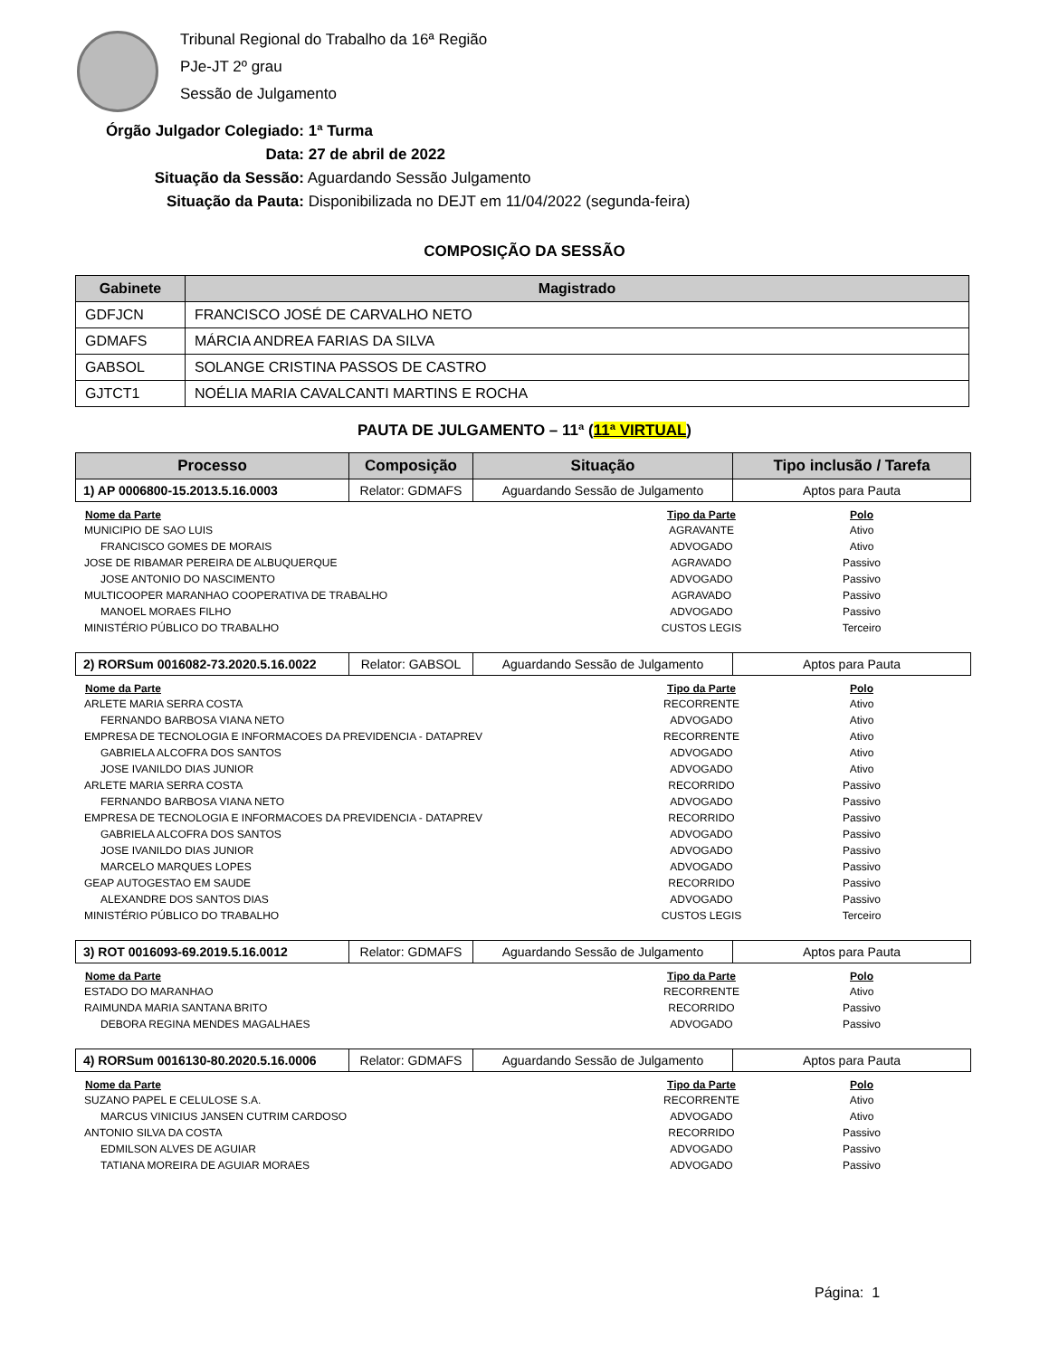Tribunal Regional do Trabalho da 16ª Região
PJe-JT 2º grau
Sessão de Julgamento
Órgão Julgador Colegiado: 1ª Turma
Data: 27 de abril de 2022
Situação da Sessão: Aguardando Sessão Julgamento
Situação da Pauta: Disponibilizada no DEJT em 11/04/2022 (segunda-feira)
COMPOSIÇÃO DA SESSÃO
| Gabinete | Magistrado |
| --- | --- |
| GDFJCN | FRANCISCO JOSÉ DE CARVALHO NETO |
| GDMAFS | MÁRCIA ANDREA FARIAS DA SILVA |
| GABSOL | SOLANGE CRISTINA PASSOS DE CASTRO |
| GJTCT1 | NOÉLIA MARIA CAVALCANTI MARTINS E ROCHA |
PAUTA DE JULGAMENTO – 11ª (11ª VIRTUAL)
| Processo | Composição | Situação | Tipo inclusão / Tarefa |
| --- | --- | --- | --- |
| 1) AP 0006800-15.2013.5.16.0003 | Relator: GDMAFS | Aguardando Sessão de Julgamento | Aptos para Pauta |
| Nome da Parte | Tipo da Parte | Polo |
| --- | --- | --- |
| MUNICIPIO DE SAO LUIS | AGRAVANTE | Ativo |
| FRANCISCO GOMES DE MORAIS | ADVOGADO | Ativo |
| JOSE DE RIBAMAR PEREIRA DE ALBUQUERQUE | AGRAVADO | Passivo |
| JOSE ANTONIO DO NASCIMENTO | ADVOGADO | Passivo |
| MULTICOOPER MARANHAO COOPERATIVA DE TRABALHO | AGRAVADO | Passivo |
| MANOEL MORAES FILHO | ADVOGADO | Passivo |
| MINISTÉRIO PÚBLICO DO TRABALHO | CUSTOS LEGIS | Terceiro |
| 2) RORSum 0016082-73.2020.5.16.0022 | Relator: GABSOL | Aguardando Sessão de Julgamento | Aptos para Pauta |
| Nome da Parte | Tipo da Parte | Polo |
| --- | --- | --- |
| ARLETE MARIA SERRA COSTA | RECORRENTE | Ativo |
| FERNANDO BARBOSA VIANA NETO | ADVOGADO | Ativo |
| EMPRESA DE TECNOLOGIA E INFORMACOES DA PREVIDENCIA - DATAPREV | RECORRENTE | Ativo |
| GABRIELA ALCOFRA DOS SANTOS | ADVOGADO | Ativo |
| JOSE IVANILDO DIAS JUNIOR | ADVOGADO | Ativo |
| ARLETE MARIA SERRA COSTA | RECORRIDO | Passivo |
| FERNANDO BARBOSA VIANA NETO | ADVOGADO | Passivo |
| EMPRESA DE TECNOLOGIA E INFORMACOES DA PREVIDENCIA - DATAPREV | RECORRIDO | Passivo |
| GABRIELA ALCOFRA DOS SANTOS | ADVOGADO | Passivo |
| JOSE IVANILDO DIAS JUNIOR | ADVOGADO | Passivo |
| MARCELO MARQUES LOPES | ADVOGADO | Passivo |
| GEAP AUTOGESTAO EM SAUDE | RECORRIDO | Passivo |
| ALEXANDRE DOS SANTOS DIAS | ADVOGADO | Passivo |
| MINISTÉRIO PÚBLICO DO TRABALHO | CUSTOS LEGIS | Terceiro |
| 3) ROT 0016093-69.2019.5.16.0012 | Relator: GDMAFS | Aguardando Sessão de Julgamento | Aptos para Pauta |
| Nome da Parte | Tipo da Parte | Polo |
| --- | --- | --- |
| ESTADO DO MARANHAO | RECORRENTE | Ativo |
| RAIMUNDA MARIA SANTANA BRITO | RECORRIDO | Passivo |
| DEBORA REGINA MENDES MAGALHAES | ADVOGADO | Passivo |
| 4) RORSum 0016130-80.2020.5.16.0006 | Relator: GDMAFS | Aguardando Sessão de Julgamento | Aptos para Pauta |
| Nome da Parte | Tipo da Parte | Polo |
| --- | --- | --- |
| SUZANO PAPEL E CELULOSE S.A. | RECORRENTE | Ativo |
| MARCUS VINICIUS JANSEN CUTRIM CARDOSO | ADVOGADO | Ativo |
| ANTONIO SILVA DA COSTA | RECORRIDO | Passivo |
| EDMILSON ALVES DE AGUIAR | ADVOGADO | Passivo |
| TATIANA MOREIRA DE AGUIAR MORAES | ADVOGADO | Passivo |
Página: 1